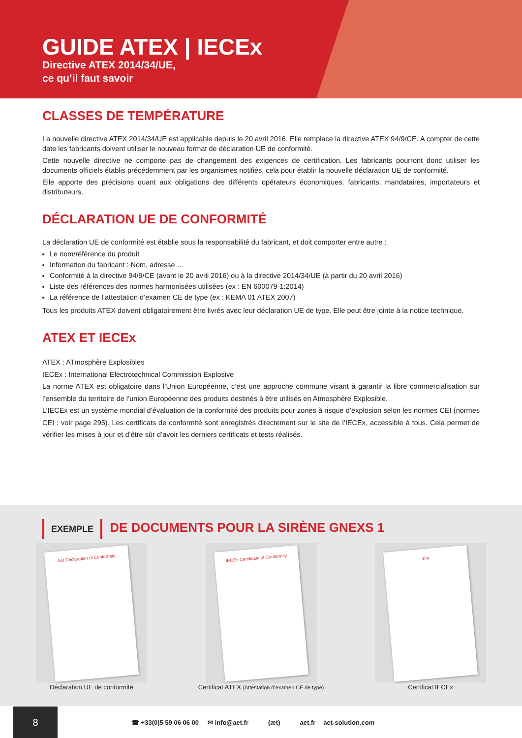GUIDE ATEX | IECEx
Directive ATEX 2014/34/UE,
ce qu’il faut savoir
CLASSES DE TEMPÉRATURE
La nouvelle directive ATEX 2014/34/UE est applicable depuis le 20 avril 2016. Elle remplace la directive ATEX 94/9/CE. A compter de cette date les fabricants doivent utiliser le nouveau format de déclaration UE de conformité.
Cette nouvelle directive ne comporte pas de changement des exigences de certification. Les fabricants pourront donc utiliser les documents officiels établis précédemment par les organismes notifiés, cela pour établir la nouvelle déclaration UE de conformité.
Elle apporte des précisions quant aux obligations des différents opérateurs économiques, fabricants, mandataires, importateurs et distributeurs.
DÉCLARATION UE DE CONFORMITÉ
La déclaration UE de conformité est établie sous la responsabilité du fabricant, et doit comporter entre autre :
Le nom/référence du produit
Information du fabricant : Nom, adresse …
Conformité à la directive 94/9/CE (avant le 20 avril 2016) ou à la directive 2014/34/UE (à partir du 20 avril 2016)
Liste des références des normes harmonisées utilisées (ex : EN 600079-1:2014)
La référence de l’attestation d’examen CE de type (ex : KEMA 01 ATEX 2007)
Tous les produits ATEX doivent obligatoirement être livrés avec leur déclaration UE de type. Elle peut être jointe à la notice technique.
ATEX ET IECEx
ATEX : ATmosphère Explosibles
IECEx : International Electrotechnical Commission Explosive
La norme ATEX est obligatoire dans l’Union Européenne, c’est une approche commune visant à garantir la libre commercialisation sur l’ensemble du territoire de l’union Européenne des produits destinés à être utilisés en Atmosphère Explosible.
L’IECEx est un système mondial d’évaluation de la conformité des produits pour zones à risque d’explosion selon les normes CEI (normes CEI : voir page 295). Les certificats de conformité sont enregistrés directement sur le site de l’IECEx, accessible à tous. Cela permet de vérifier les mises à jour et d’être sûr d’avoir les derniers certificats et tests réalisés.
EXEMPLE DE DOCUMENTS POUR LA SIRÈNE GNEXS 1
EU Declaration of Conformity
Déclaration UE de conformité
IECEx Certificate of Conformity
Certificat ATEX (Attestation d’examen CE de type)
sira
Certificat IECEx
8
☎ +33(0)5 59 06 06 00 ✉ info@aet.fr (æt) aet.fr aet-solution.com